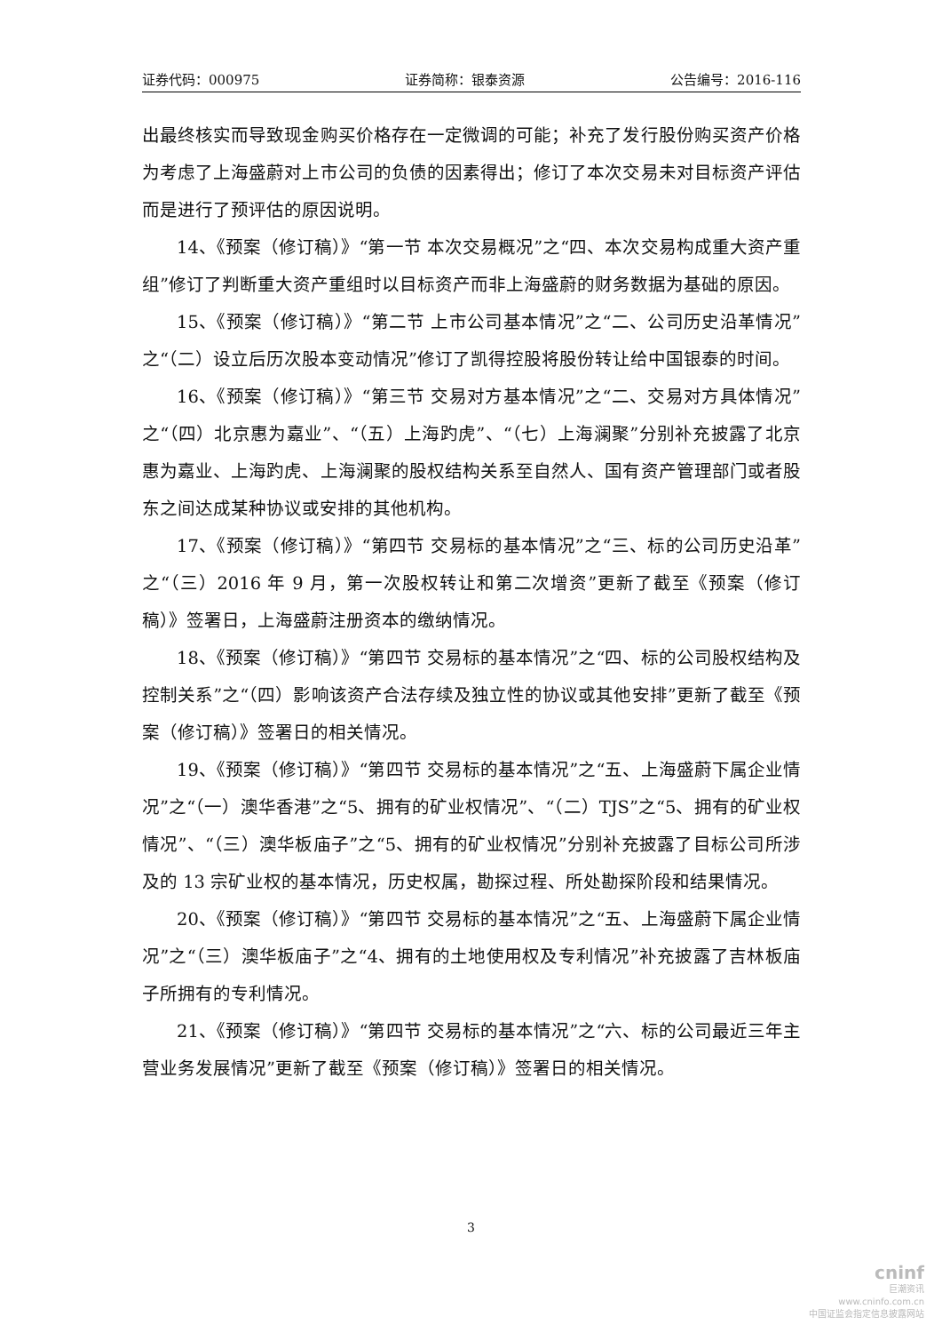证券代码：000975 证券简称：银泰资源 公告编号：2016-116
出最终核实而导致现金购买价格存在一定微调的可能；补充了发行股份购买资产价格为考虑了上海盛蔚对上市公司的负债的因素得出；修订了本次交易未对目标资产评估而是进行了预评估的原因说明。
14、《预案（修订稿）》“第一节 本次交易概况”之“四、本次交易构成重大资产重组”修订了判断重大资产重组时以目标资产而非上海盛蔚的财务数据为基础的原因。
15、《预案（修订稿）》“第二节 上市公司基本情况”之“二、公司历史沿革情况”之“（二）设立后历次股本变动情况”修订了凯得控股将股份转让给中国银泰的时间。
16、《预案（修订稿）》“第三节 交易对方基本情况”之“二、交易对方具体情况”之“（四）北京惠为嘉业”、“（五）上海趵虎”、“（七）上海澜聚”分别补充披露了北京惠为嘉业、上海趵虎、上海澜聚的股权结构关系至自然人、国有资产管理部门或者股东之间达成某种协议或安排的其他机构。
17、《预案（修订稿）》“第四节 交易标的基本情况”之“三、标的公司历史沿革”之“（三）2016 年 9 月，第一次股权转让和第二次增资”更新了截至《预案（修订稿）》签署日，上海盛蔚注册资本的缴纳情况。
18、《预案（修订稿）》“第四节 交易标的基本情况”之“四、标的公司股权结构及控制关系”之“（四）影响该资产合法存续及独立性的协议或其他安排”更新了截至《预案（修订稿）》签署日的相关情况。
19、《预案（修订稿）》“第四节 交易标的基本情况”之“五、上海盛蔚下属企业情况”之“（一）澳华香港”之“5、拥有的矿业权情况”、“（二）TJS”之“5、拥有的矿业权情况”、“（三）澳华板庙子”之“5、拥有的矿业权情况”分别补充披露了目标公司所涉及的 13 宗矿业权的基本情况，历史权属，勘探过程、所处勘探阶段和结果情况。
20、《预案（修订稿）》“第四节 交易标的基本情况”之“五、上海盛蔚下属企业情况”之“（三）澳华板庙子”之“4、拥有的土地使用权及专利情况”补充披露了吉林板庙子所拥有的专利情况。
21、《预案（修订稿）》“第四节 交易标的基本情况”之“六、标的公司最近三年主营业务发展情况”更新了截至《预案（修订稿）》签署日的相关情况。
3
cninf
巨潮资讯
www.cninfo.com.cn
中国证监会指定信息披露网站